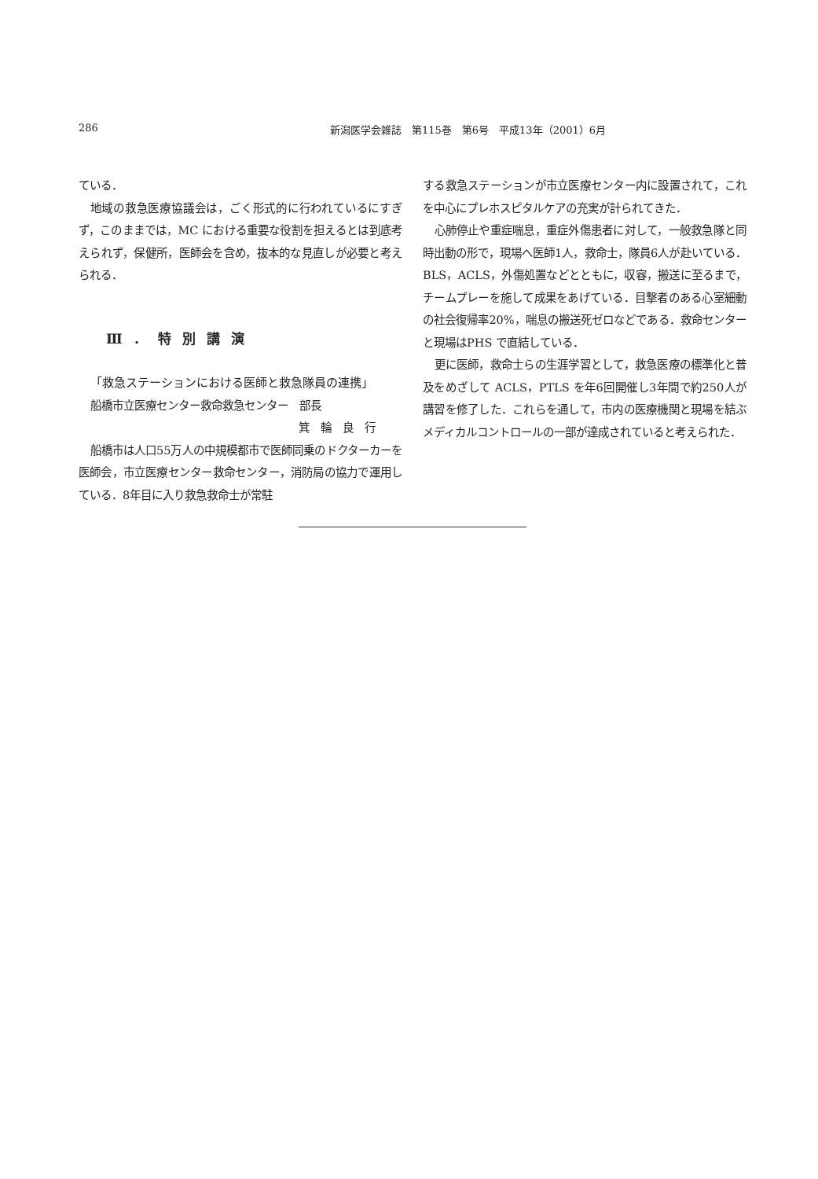286 新潟医学会雑誌　第115巻　第6号　平成13年（2001）6月
ている．
地域の救急医療協議会は，ごく形式的に行われているにすぎず，このままでは，MC における重要な役割を担えるとは到底考えられず，保健所，医師会を含め，抜本的な見直しが必要と考えられる．
Ⅲ．特別講演
「救急ステーションにおける医師と救急隊員の連携」
船橋市立医療センター救命救急センター　部長
箕輪良行
船橋市は人口55万人の中規模都市で医師同乗のドクターカーを医師会，市立医療センター救命センター，消防局の協力で運用している．8年目に入り救急救命士が常駐
する救急ステーションが市立医療センター内に設置されて，これを中心にプレホスピタルケアの充実が計られてきた．
心肺停止や重症喘息，重症外傷患者に対して，一般救急隊と同時出動の形で，現場へ医師1人，救命士，隊員6人が赴いている．BLS，ACLS，外傷処置などとともに，収容，搬送に至るまで，チームプレーを施して成果をあげている．目撃者のある心室細動の社会復帰率20%，喘息の搬送死ゼロなどである．救命センターと現場はPHS で直結している．
更に医師，救命士らの生涯学習として，救急医療の標準化と普及をめざして ACLS，PTLS を年6回開催し3年間で約250人が講習を修了した．これらを通して，市内の医療機関と現場を結ぶメディカルコントロールの一部が達成されていると考えられた．